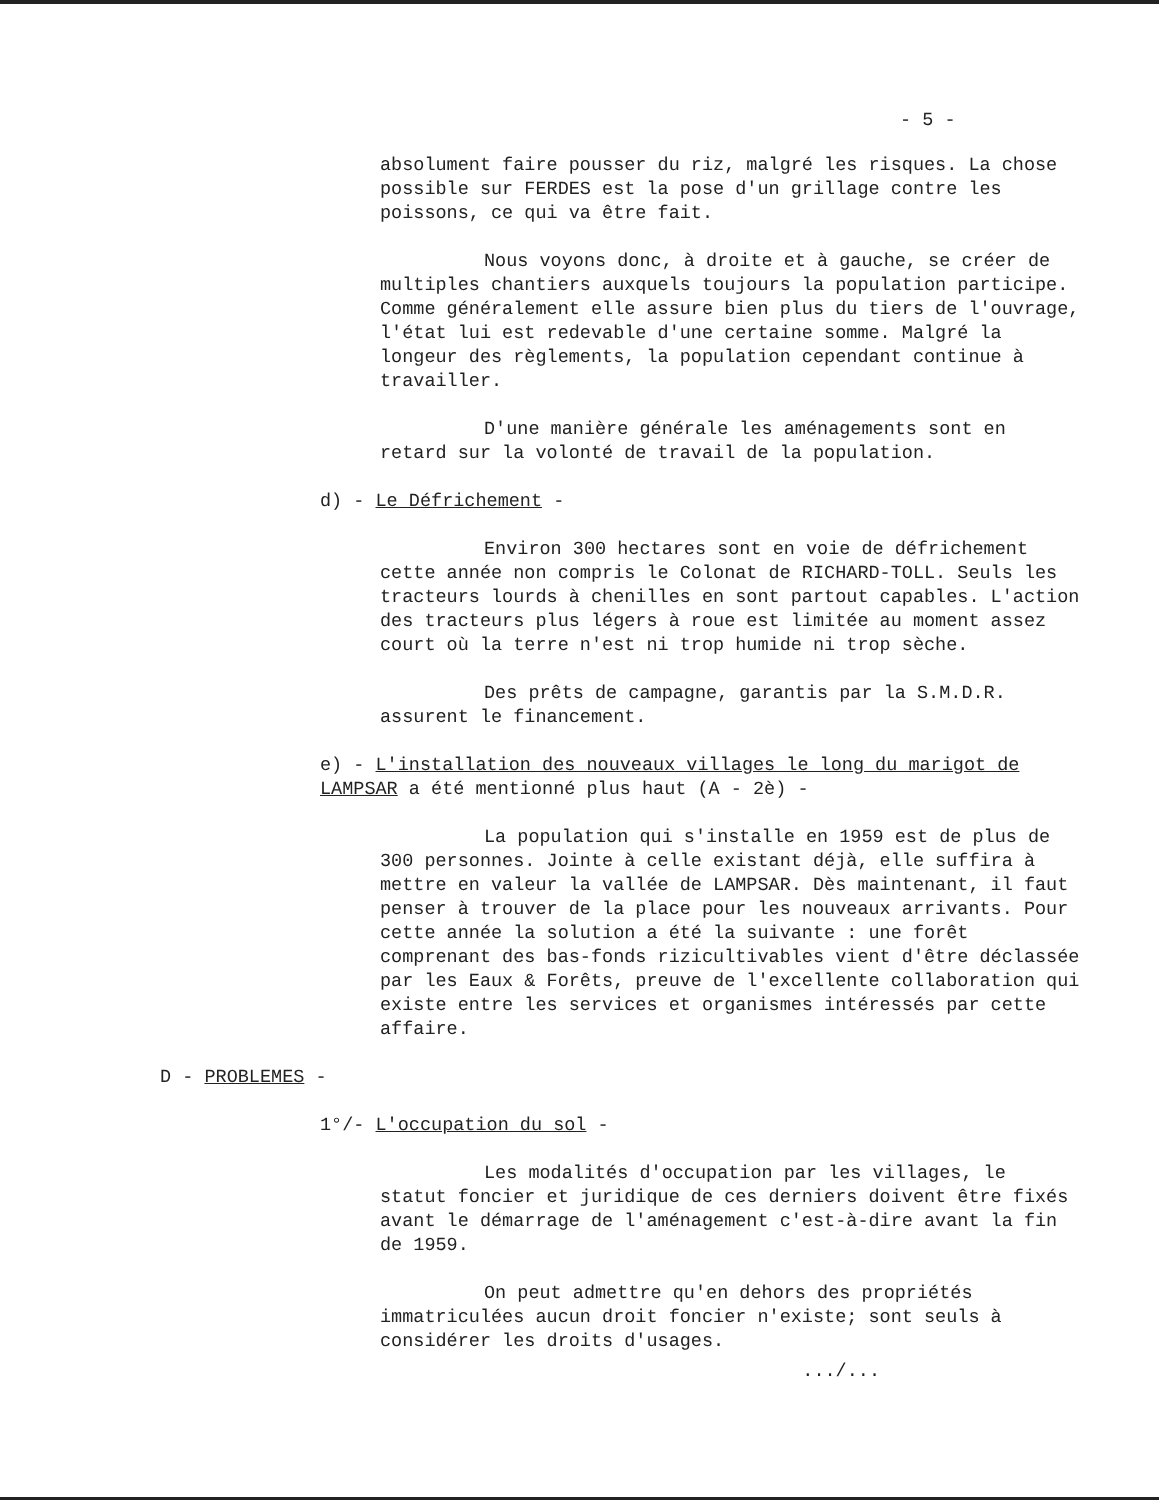- 5 -
absolument faire pousser du riz, malgré les risques. La chose possible sur FERDES est la pose d'un grillage contre les poissons, ce qui va être fait.
Nous voyons donc, à droite et à gauche, se créer de multiples chantiers auxquels toujours la population participe. Comme généralement elle assure bien plus du tiers de l'ouvrage, l'état lui est redevable d'une certaine somme. Malgré la longeur des règlements, la population cependant continue à travailler.
D'une manière générale les aménagements sont en retard sur la volonté de travail de la population.
d) - Le Défrichement -
Environ 300 hectares sont en voie de défrichement cette année non compris le Colonat de RICHARD-TOLL. Seuls les tracteurs lourds à chenilles en sont partout capables. L'action des tracteurs plus légers à roue est limitée au moment assez court où la terre n'est ni trop humide ni trop sèche.
Des prêts de campagne, garantis par la S.M.D.R. assurent le financement.
e) - L'installation des nouveaux villages le long du marigot de LAMPSAR a été mentionné plus haut (A - 2è) -
La population qui s'installe en 1959 est de plus de 300 personnes. Jointe à celle existant déjà, elle suffira à mettre en valeur la vallée de LAMPSAR. Dès maintenant, il faut penser à trouver de la place pour les nouveaux arrivants. Pour cette année la solution a été la suivante : une forêt comprenant des bas-fonds rizicultivables vient d'être déclassée par les Eaux & Forêts, preuve de l'excellente collaboration qui existe entre les services et organismes intéressés par cette affaire.
D - PROBLEMES -
1°/- L'occupation du sol -
Les modalités d'occupation par les villages, le statut foncier et juridique de ces derniers doivent être fixés avant le démarrage de l'aménagement c'est-à-dire avant la fin de 1959.
On peut admettre qu'en dehors des propriétés immatriculées aucun droit foncier n'existe; sont seuls à considérer les droits d'usages.
.../...